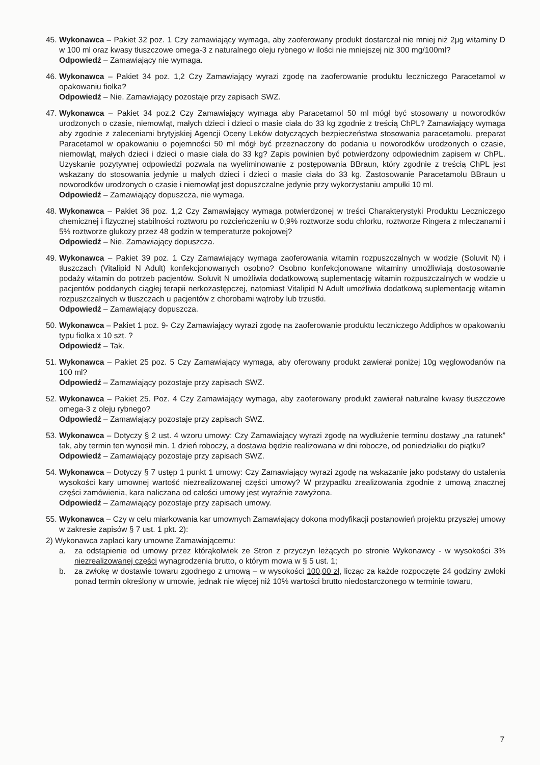45.
Wykonawca – Pakiet 32 poz. 1 Czy zamawiający wymaga, aby zaoferowany produkt dostarczał nie mniej niż 2µg witaminy D w 100 ml oraz kwasy tłuszczowe omega-3 z naturalnego oleju rybnego w ilości nie mniejszej niż 300 mg/100ml?
Odpowiedź – Zamawiający nie wymaga.
46.
Wykonawca – Pakiet 34 poz. 1,2 Czy Zamawiający wyrazi zgodę na zaoferowanie produktu leczniczego Paracetamol w opakowaniu fiolka?
Odpowiedź – Nie. Zamawiający pozostaje przy zapisach SWZ.
47.
Wykonawca – Pakiet 34 poz.2 Czy Zamawiający wymaga aby Paracetamol 50 ml mógł być stosowany u noworodków urodzonych o czasie, niemowląt, małych dzieci i dzieci o masie ciała do 33 kg zgodnie z treścią ChPL? Zamawiający wymaga aby zgodnie z zaleceniami brytyjskiej Agencji Oceny Leków dotyczących bezpieczeństwa stosowania paracetamolu, preparat Paracetamol w opakowaniu o pojemności 50 ml mógł być przeznaczony do podania u noworodków urodzonych o czasie, niemowląt, małych dzieci i dzieci o masie ciała do 33 kg? Zapis powinien być potwierdzony odpowiednim zapisem w ChPL. Uzyskanie pozytywnej odpowiedzi pozwala na wyeliminowanie z postępowania BBraun, który zgodnie z treścią ChPL jest wskazany do stosowania jedynie u małych dzieci i dzieci o masie ciała do 33 kg. Zastosowanie Paracetamolu BBraun u noworodków urodzonych o czasie i niemowląt jest dopuszczalne jedynie przy wykorzystaniu ampułki 10 ml.
Odpowiedź – Zamawiający dopuszcza, nie wymaga.
48.
Wykonawca – Pakiet 36 poz. 1,2 Czy Zamawiający wymaga potwierdzonej w treści Charakterystyki Produktu Leczniczego chemicznej i fizycznej stabilności roztworu po rozcieńczeniu w 0,9% roztworze sodu chlorku, roztworze Ringera z mleczanami i 5% roztworze glukozy przez 48 godzin w temperaturze pokojowej?
Odpowiedź – Nie. Zamawiający dopuszcza.
49.
Wykonawca – Pakiet 39 poz. 1 Czy Zamawiający wymaga zaoferowania witamin rozpuszczalnych w wodzie (Soluvit N) i tłuszczach (Vitalipid N Adult) konfekcjonowanych osobno? Osobno konfekcjonowane witaminy umożliwiają dostosowanie podaży witamin do potrzeb pacjentów. Soluvit N umożliwia dodatkowową suplementację witamin rozpuszczalnych w wodzie u pacjentów poddanych ciągłej terapii nerkozastępczej, natomiast Vitalipid N Adult umożliwia dodatkową suplementację witamin rozpuszczalnych w tłuszczach u pacjentów z chorobami wątroby lub trzustki.
Odpowiedź – Zamawiający dopuszcza.
50.
Wykonawca – Pakiet 1 poz. 9- Czy Zamawiający wyrazi zgodę na zaoferowanie produktu leczniczego Addiphos w opakowaniu typu fiolka x 10 szt. ?
Odpowiedź – Tak.
51.
Wykonawca – Pakiet 25 poz. 5 Czy Zamawiający wymaga, aby oferowany produkt zawierał poniżej 10g węglowodanów na 100 ml?
Odpowiedź – Zamawiający pozostaje przy zapisach SWZ.
52.
Wykonawca – Pakiet 25. Poz. 4 Czy Zamawiający wymaga, aby zaoferowany produkt zawierał naturalne kwasy tłuszczowe omega-3 z oleju rybnego?
Odpowiedź – Zamawiający pozostaje przy zapisach SWZ.
53.
Wykonawca – Dotyczy § 2 ust. 4 wzoru umowy: Czy Zamawiający wyrazi zgodę na wydłużenie terminu dostawy „na ratunek” tak, aby termin ten wynosił min. 1 dzień roboczy, a dostawa będzie realizowana w dni robocze, od poniedziałku do piątku?
Odpowiedź – Zamawiający pozostaje przy zapisach SWZ.
54.
Wykonawca – Dotyczy § 7 ustęp 1 punkt 1 umowy: Czy Zamawiający wyrazi zgodę na wskazanie jako podstawy do ustalenia wysokości kary umownej wartość niezrealizowanej części umowy? W przypadku zrealizowania zgodnie z umową znacznej części zamówienia, kara naliczana od całości umowy jest wyraźnie zawyżona.
Odpowiedź – Zamawiający pozostaje przy zapisach umowy.
55.
Wykonawca – Czy w celu miarkowania kar umownych Zamawiający dokona modyfikacji postanowień projektu przyszłej umowy w zakresie zapisów § 7 ust. 1 pkt. 2):
2) Wykonawca zapłaci kary umowne Zamawiającemu:
a. za odstąpienie od umowy przez którąkolwiek ze Stron z przyczyn leżących po stronie Wykonawcy - w wysokości 3% niezrealizowanej części wynagrodzenia brutto, o którym mowa w § 5 ust. 1;
b. za zwłokę w dostawie towaru zgodnego z umową – w wysokości 100,00 zł, licząc za każde rozpoczęte 24 godziny zwłoki ponad termin określony w umowie, jednak nie więcej niż 10% wartości brutto niedostarczonego w terminie towaru,
7